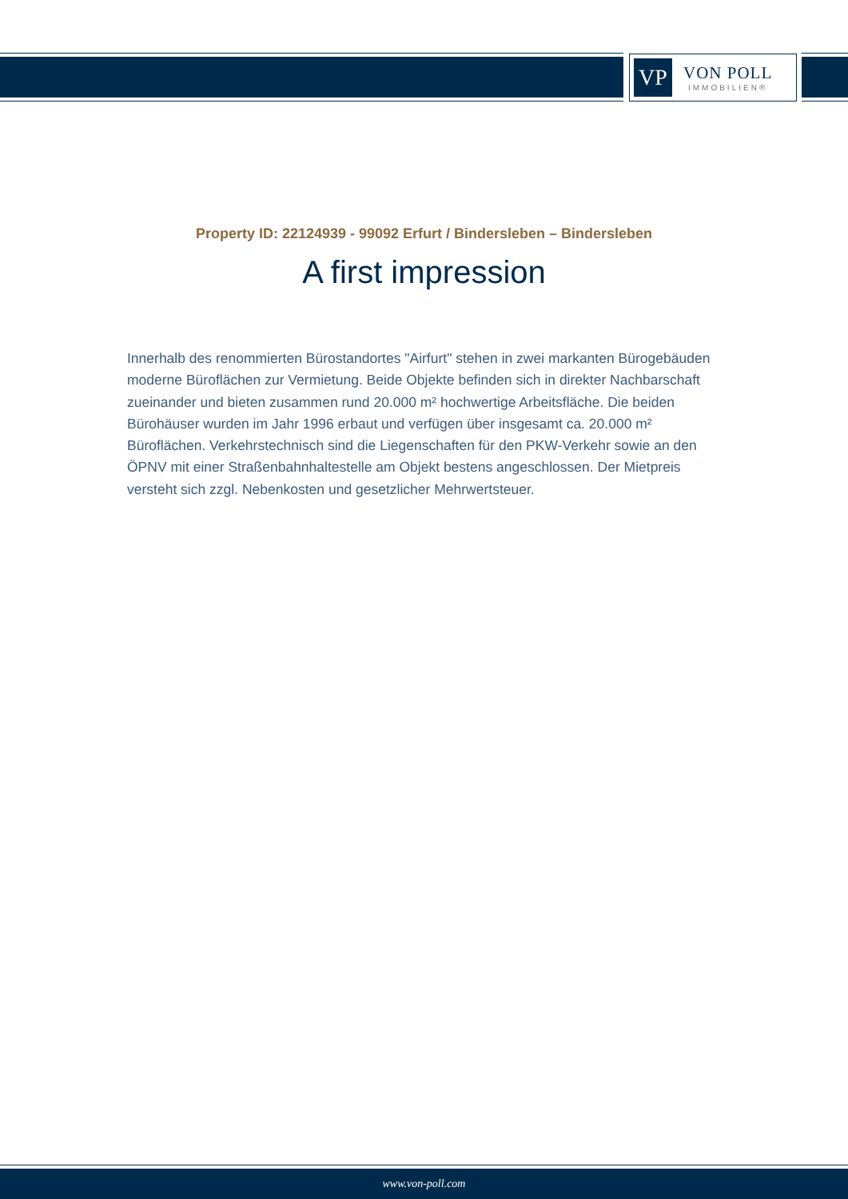VP
VON POLL
IMMOBILIEN®
Property ID: 22124939 - 99092 Erfurt / Bindersleben – Bindersleben
A first impression
Innerhalb des renommierten Bürostandortes "Airfurt" stehen in zwei markanten Bürogebäuden moderne Büroflächen zur Vermietung. Beide Objekte befinden sich in direkter Nachbarschaft zueinander und bieten zusammen rund 20.000 m² hochwertige Arbeitsfläche. Die beiden Bürohäuser wurden im Jahr 1996 erbaut und verfügen über insgesamt ca. 20.000 m² Büroflächen. Verkehrstechnisch sind die Liegenschaften für den PKW-Verkehr sowie an den ÖPNV mit einer Straßenbahnhaltestelle am Objekt bestens angeschlossen. Der Mietpreis versteht sich zzgl. Nebenkosten und gesetzlicher Mehrwertsteuer.
www.von-poll.com